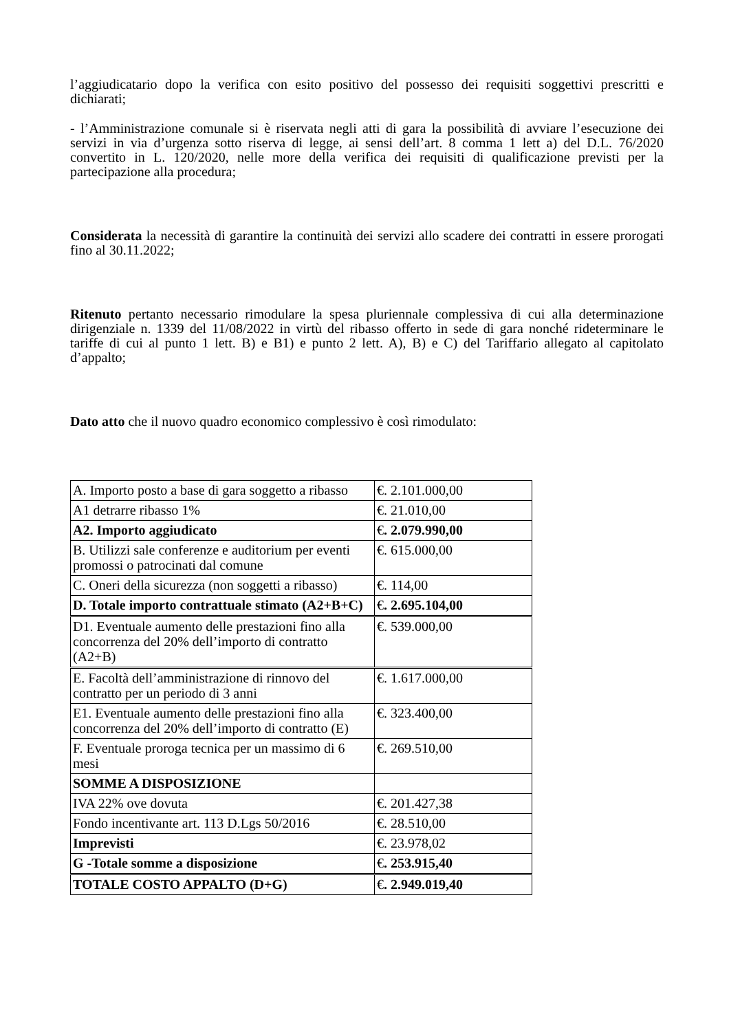l’aggiudicatario dopo la verifica con esito positivo del possesso dei requisiti soggettivi prescritti e dichiarati;
- l’Amministrazione comunale si è riservata negli atti di gara la possibilità di avviare l’esecuzione dei servizi in via d’urgenza sotto riserva di legge, ai sensi dell’art. 8 comma 1 lett a) del D.L. 76/2020 convertito in L. 120/2020, nelle more della verifica dei requisiti di qualificazione previsti per la partecipazione alla procedura;
Considerata la necessità di garantire la continuità dei servizi allo scadere dei contratti in essere prorogati fino al 30.11.2022;
Ritenuto pertanto necessario rimodulare la spesa pluriennale complessiva di cui alla determinazione dirigenziale n. 1339 del 11/08/2022 in virtù del ribasso offerto in sede di gara nonché rideterminare le tariffe di cui al punto 1 lett. B) e B1) e punto 2 lett. A), B) e C) del Tariffario allegato al capitolato d’appalto;
Dato atto che il nuovo quadro economico complessivo è così rimodulato:
| A. Importo posto a base di gara soggetto a ribasso | €. 2.101.000,00 |
| A1 detrarre ribasso 1% | €. 21.010,00 |
| A2. Importo aggiudicato | € . 2.079.990,00 |
| B. Utilizzi sale conferenze e auditorium per eventi promossi o patrocinati dal comune | €. 615.000,00 |
| C. Oneri della sicurezza (non soggetti a ribasso) | €. 114,00 |
| D. Totale importo contrattuale stimato (A2+B+C) | € . 2.695.104,00 |
| D1. Eventuale aumento delle prestazioni fino alla concorrenza del 20% dell’importo di contratto (A2+B) | €. 539.000,00 |
| E. Facoltà dell’amministrazione di rinnovo del contratto per un periodo di 3 anni | €. 1.617.000,00 |
| E1. Eventuale aumento delle prestazioni fino alla concorrenza del 20% dell’importo di contratto (E) | €. 323.400,00 |
| F. Eventuale proroga tecnica per un massimo di 6 mesi | €. 269.510,00 |
| SOMME A DISPOSIZIONE | |
| IVA 22% ove dovuta | €. 201.427,38 |
| Fondo incentivante art. 113 D.Lgs 50/2016 | €. 28.510,00 |
| Imprevisti | €. 23.978,02 |
| G -Totale somme a disposizione | € . 253.915,40 |
| TOTALE COSTO APPALTO (D+G) | € . 2.949.019,40 |